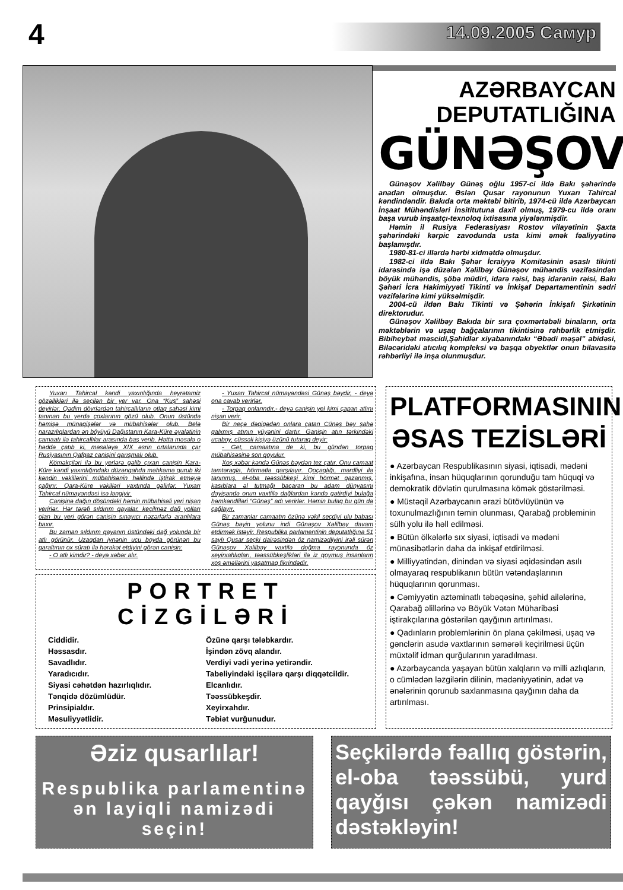4 14.09.2005 Самур
AZƏRBAYCAN
DEPUTATLIĞINA
GÜNƏŞOV
Günəşov Xəlilbəy Günəş oğlu 1957-ci ildə Bakı şəhərində anadan olmuşdur. Əslən Qusar rayonunun Yuxarı Tahircal kəndindəndir. Bakıda orta məktəbi bitirib, 1974-cü ildə Azərbaycan İnşaat Mühəndisləri İnsititutuna daxil olmuş, 1979-cu ildə oranı başa vurub inşaatçı-texnoloq ixtisasına yiyələnmişdir.
Həmin il Rusiya Federasiyası Rostov vilayətinin Şaxta şəhərindəki kərpic zavodunda usta kimi əmək fəaliyyətinə başlamışdır.
1980-81-ci illərdə hərbi xidmətdə olmuşdur.
1982-ci ildə Bakı Şəhər İcraiyyə Komitəsinin əsaslı tikinti idarəsində işə düzələn Xəlilbəy Günəşov mühəndis vəzifəsindən böyük mühəndis, şöbə müdiri, idarə rəisi, baş idarənin rəisi, Bakı Şəhəri İcra Hakimiyyəti Tikinti və İnkişaf Departamentinin sədri vəzifələrinə kimi yüksəlmişdir.
2004-cü ildən Bakı Tikinti və Şəhərin İnkişafı Şirkətinin direktorudur.
Günəşov Xəlilbəy Bakıda bir sıra çoxmərtəbəli binaların, orta məktəblərin və uşaq bağçalarının tikintisinə rəhbərlik etmişdir. Bibiheybət məscidi,Şəhidlər xiyabanındakı “Əbədi məşəl” abidəsi, Biləcəridəki atıcılıq kompleksi və başqa obyektlər onun bilavasitə rəhbərliyi ilə inşa olunmuşdur.
Yuxarı Tahircal kəndi yaxınlığında heyrətamiz gözəllikləri ilə seçilən bir yer var. Ona “Kuş” sahəsi deyirlər. Qədim dövrlərdən tahircallıların otlaq sahəsi kimi tanınan bu yerdə çoxlarının gözü olub. Onun üstündə həmişə münaqişələr və mübahisələr olub. Belə narazılıqlardan ən böyüyü Dağıstanın Kara-Küre əyalətinin camaatı ilə tahircallılar arasında baş verib. Hətta məsələ o həddə çatıb ki, məsələyə XIX əsrin ortalarında çar Rusiyasının Qafqaz canişini qarışmalı olub.
Köməkçiləri ilə bu yerlərə gəlib çıxan canişin Kara-Küre kəndi yaxınlığındakı düzəngahda məhkəmə qurub iki kəndin vəkillərini mübahisənin həllində iştirak etməyə çağırır. Qara-Küre vəkilləri vaxtında gəlirlər, Yuxarı Tahircal nümayəndəsi isə ləngiyir.
Canişinə dağın döşündəki həmin mübahisəli yeri nişan verirlər. Hər tərəfi sıldırım qayalar, keçilməz dağ yolları olan bu yeri görən canişin sınayıcı nəzərlərlə aranlılara baxır.
Bu zaman sıldırım qayanın üstündəki dağ yolunda bir atlı görünür. Uzaqdan iynənin ucu boyda görünən bu qaraltının ox süratı ilə hərəkət etdiyini görən canişin:
- O atlı kimdir? - deyə xəbər alır.
- Yuxarı Tahircal nümayəndəsi Günəş bəydir, - deyə ona cavab verirlər.
- Torpaq onlarındır,- deyə canişin yel kimi çapan atlını nişan verir.
Bir neçə dəqiqədən onlara çatan Cünəş bəy şahə qalxmış atının yüyənini dartır. Ganişin atın tərkindəki ucaboy, cüssəli kişiyə üzünü tutaraq deyir:
- Get, camaatına de ki, bu gündən torpaq mübahisəsinə son qoyulur.
Xoş xəbər kəndə Günəş bəydən tez çatır. Onu camaat təmtəraqla, hörmətlə qarşılayır. Qoçaqlığı, mərdliyi ilə tanınmış, el-oba təəssübkeşi kimi hörmət qazanmış, kasıblara əl tutmağı bacaran bu adam dünyasını dəyişəndə onun vaxtlilə dağlardan kəndə gətirdiyi bulağa həmkəndliləri “Günəş” adı verirlər. Həmin bulaq bu gün də çağlayır.
Bir zamanlar camaatın özünə vəkil seçdiyi ulu babası Günəş bəyin yolunu indi Günəşov Xəlilbəy davam etdirmək istəyir. Respublika parlamentinin deputatlığına 51 saylı Qusar seçki dairəsindən öz namizədliyini irəli sürən Günəşov Xəlilbəy vaxtilə doğma rayonunda öz xeyirxahlıqları, təəssübkeşlikləri ilə iz qoymuş insanların xoş əməllərini yaşatmaq fikrindədir.
PORTRET CİZGİLƏRİ
Ciddidir.
Həssasdır.
Savadlıdır.
Yaradıcıdır.
Siyasi cəhətdən hazırlıqlıdır.
Tənqidə dözümlüdür.
Prinsipialdır.
Məsuliyyətlidir.
Özünə qarşı tələbkardır.
İşindən zövq alandır.
Verdiyi vədi yerinə yetirəndir.
Tabeliyindəki işçilərə qarşı diqqətcildir.
Elcanlıdır.
Təəssübkeşdir.
Xeyirxahdır.
Təbiət vurğunudur.
PLATFORMASININ ƏSAS TEZİSLƏRİ
● Azərbaycan Respublikasının siyasi, iqtisadi, mədəni inkişafına, insan hüquqlarının qorunduğu tam hüquqi və demokratik dövlətin qurulmasına kömək göstərilməsi.
● Müstəqil Azərbaycanın ərazi bütövlüyünün və toxunulmazlığının təmin olunması, Qarabağ probleminin sülh yolu ilə həll edilməsi.
● Bütün ölkələrlə sıx siyasi, iqtisadi və mədəni münasibətlərin daha da inkişaf etdirilməsi.
● Milliyyətindən, dinindən və siyasi əqidəsindən asılı olmayaraq respublikanın bütün vətəndaşlarının hüquqlarının qorunması.
● Cəmiyyətin aztəminatlı təbəqəsinə, şəhid ailələrinə, Qarabağ əlillərinə və Böyük Vətən Müharibəsi iştirakçılarına göstərilən qayğının artırılması.
● Qadınların problemlərinin ön plana çəkilməsi, uşaq və gənclərin asudə vaxtlarının səmərəli keçirilməsi üçün müxtəlif idman qurğularının yaradılması.
● Azərbaycanda yaşayan bütün xalqların və milli azlıqların, o cümlədən ləzgilərin dilinin, mədəniyyətinin, adət və ənələrinin qorunub saxlanmasına qayğının daha da artırılması.
Əziz qusarlılar!
Respublika parlamentinə ən layiqli namizədi seçin!
Seçkilərdə fəallıq göstərin, el-oba təəssübü, yurd qayğısı çəkən namizədi dəstəkləyin!